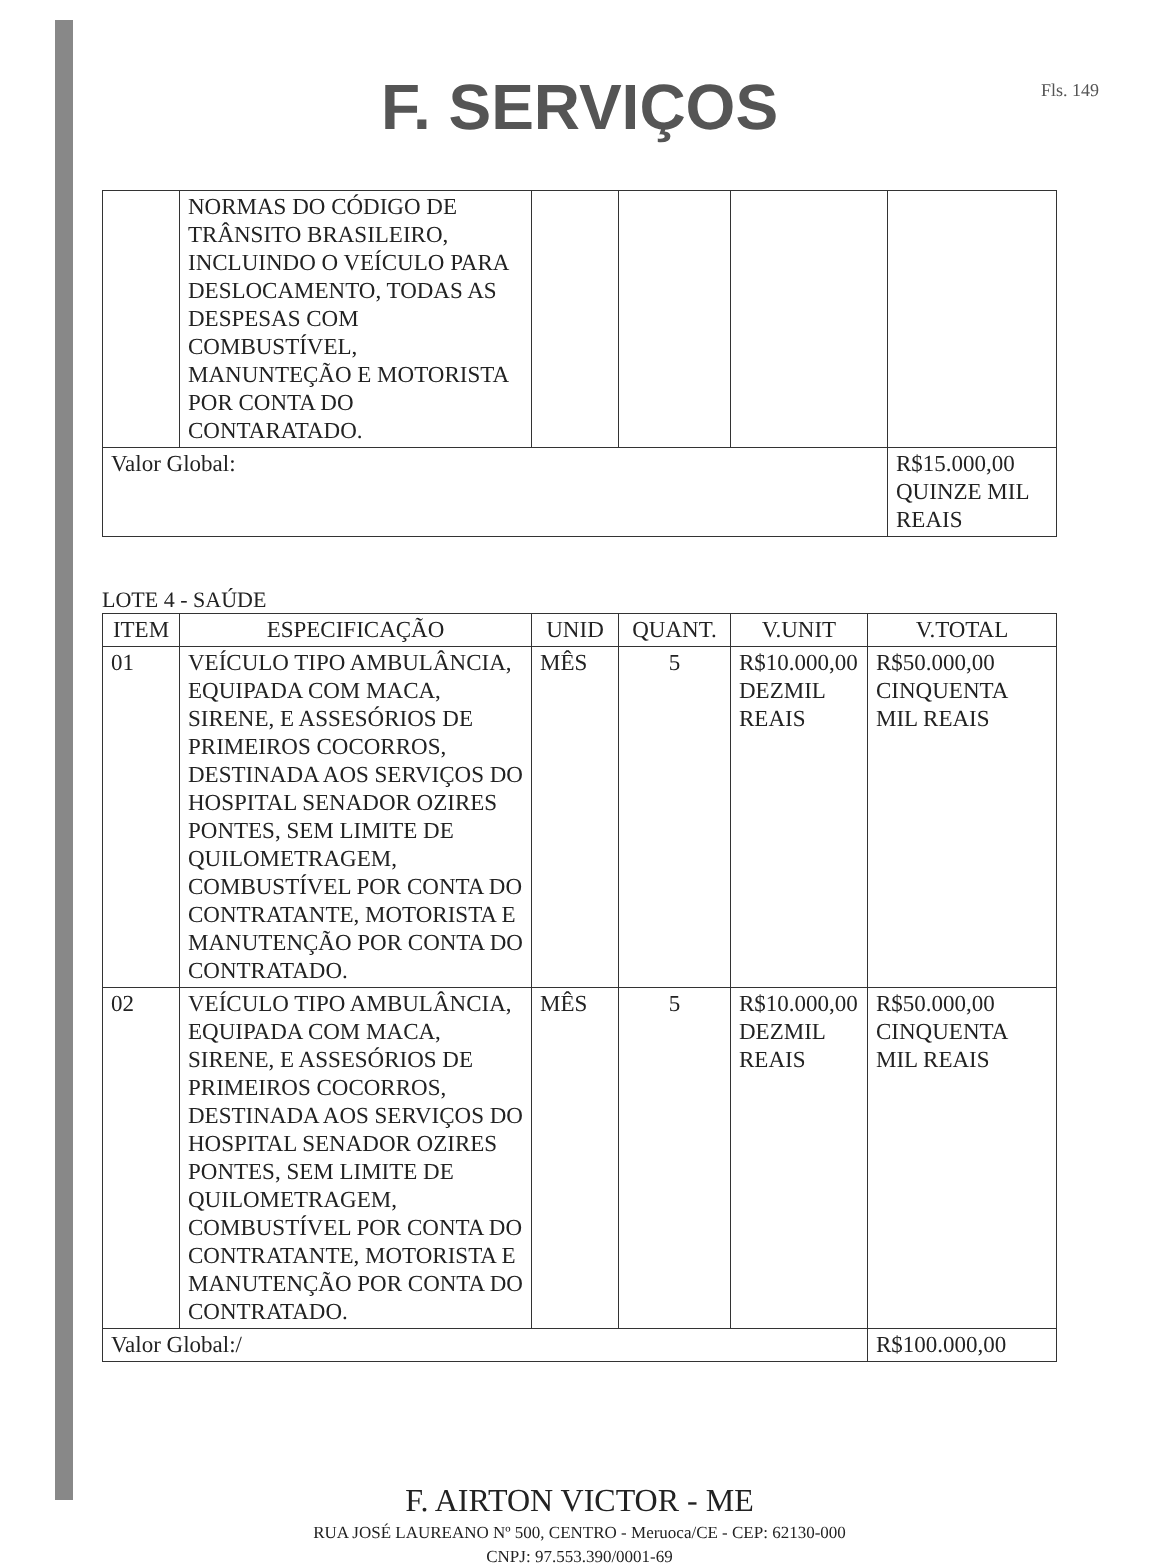F. SERVIÇOS
Fls. 149
| | NORMAS DO CÓDIGO DE TRÂNSITO BRASILEIRO, INCLUINDO O VEÍCULO PARA DESLOCAMENTO, TODAS AS DESPESAS COM COMBUSTÍVEL, MANUNTEÇÃO E MOTORISTA POR CONTA DO CONTARATADO. | | | | |
| Valor Global: | | | | | R$15.000,00 QUINZE MIL REAIS |
LOTE 4 - SAÚDE
| ITEM | ESPECIFICAÇÃO | UNID | QUANT. | V.UNIT | V.TOTAL |
| --- | --- | --- | --- | --- | --- |
| 01 | VEÍCULO TIPO AMBULÂNCIA, EQUIPADA COM MACA, SIRENE, E ASSESÓRIOS DE PRIMEIROS COCORROS, DESTINADA AOS SERVIÇOS DO HOSPITAL SENADOR OZIRES PONTES, SEM LIMITE DE QUILOMETRAGEM, COMBUSTÍVEL POR CONTA DO CONTRATANTE, MOTORISTA E MANUTENÇÃO POR CONTA DO CONTRATADO. | MÊS | 5 | R$10.000,00 DEZMIL REAIS | R$50.000,00 CINQUENTA MIL REAIS |
| 02 | VEÍCULO TIPO AMBULÂNCIA, EQUIPADA COM MACA, SIRENE, E ASSESÓRIOS DE PRIMEIROS COCORROS, DESTINADA AOS SERVIÇOS DO HOSPITAL SENADOR OZIRES PONTES, SEM LIMITE DE QUILOMETRAGEM, COMBUSTÍVEL POR CONTA DO CONTRATANTE, MOTORISTA E MANUTENÇÃO POR CONTA DO CONTRATADO. | MÊS | 5 | R$10.000,00 DEZMIL REAIS | R$50.000,00 CINQUENTA MIL REAIS |
| Valor Global:/ | | | | | R$100.000,00 |
F. AIRTON VICTOR - ME
RUA JOSÉ LAUREANO Nº 500, CENTRO - Meruoca/CE - CEP: 62130-000
CNPJ: 97.553.390/0001-69